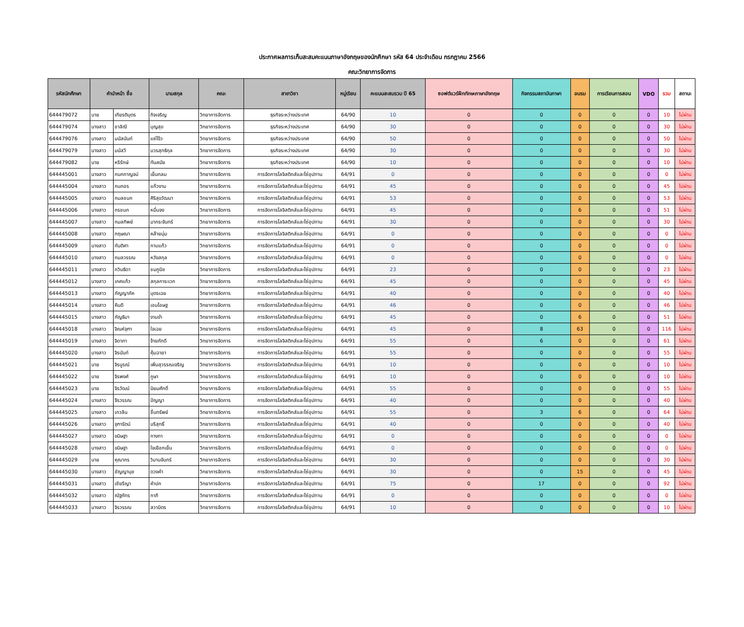ประกาศผลการเก็บสะสมคะแนนภาษาอังกฤษของนักศึกษา รหัส 64 ประจำเดือน กรกฎาคม 2566
คณะวิทยาการจัดการ
| รหัสนักศึกษา | คำนำหน้า ชื่อ | | นามสกุล | คณะ | สาขาวิชา | หมู่เรียน | คะแนนสะสมรวม ปี 65 | ซอฟต์แวร์ฝึกทักษะภาษาอังกฤษ | กิจกรรมสถาบันภาษา | อบรม | การเรียนการสอน | VDO | รวม | สถานะ |
| --- | --- | --- | --- | --- | --- | --- | --- | --- | --- | --- | --- | --- | --- | --- |
| 644479072 | นาย | เกียรติบุตร | กิจเจริญ | วิทยาการจัดการ | ธุรกิจระหว่างประเทศ | 64/90 | 10 | 0 | 0 | 0 | 0 | 0 | 10 | ไม่ผ่าน |
| 644479074 | นางสาว | ชาลิณี | บุญสุข | วิทยาการจัดการ | ธุรกิจระหว่างประเทศ | 64/90 | 30 | 0 | 0 | 0 | 0 | 0 | 30 | ไม่ผ่าน |
| 644479076 | นางสาว | มนัสนันท์ | แซ่โง้ว | วิทยาการจัดการ | ธุรกิจระหว่างประเทศ | 64/90 | 50 | 0 | 0 | 0 | 0 | 0 | 50 | ไม่ผ่าน |
| 644479079 | นางสาว | มนัสวี | บวรสุทธิกุล | วิทยาการจัดการ | ธุรกิจระหว่างประเทศ | 64/90 | 30 | 0 | 0 | 0 | 0 | 0 | 30 | ไม่ผ่าน |
| 644479082 | นาย | หริรักษ์ | ทันสมัย | วิทยาการจัดการ | ธุรกิจระหว่างประเทศ | 64/90 | 10 | 0 | 0 | 0 | 0 | 0 | 10 | ไม่ผ่าน |
| 644445001 | นางสาว | กนกกาญจน์ | เย็นกลม | วิทยาการจัดการ | การจัดการโลจิสติกส์และโซ่อุปทาน | 64/91 | 0 | 0 | 0 | 0 | 0 | 0 | 0 | ไม่ผ่าน |
| 644445004 | นางสาว | กนกอร | แก้วงาม | วิทยาการจัดการ | การจัดการโลจิสติกส์และโซ่อุปทาน | 64/91 | 45 | 0 | 0 | 0 | 0 | 0 | 45 | ไม่ผ่าน |
| 644445005 | นางสาว | กมลชนก | ศิริสุขวัฒนา | วิทยาการจัดการ | การจัดการโลจิสติกส์และโซ่อุปทาน | 64/91 | 53 | 0 | 0 | 0 | 0 | 0 | 53 | ไม่ผ่าน |
| 644445006 | นางสาว | กรชนก | หมื่นจง | วิทยาการจัดการ | การจัดการโลจิสติกส์และโซ่อุปทาน | 64/91 | 45 | 0 | 0 | 6 | 0 | 0 | 51 | ไม่ผ่าน |
| 644445007 | นางสาว | กมลทิพย์ | มากระจันทร์ | วิทยาการจัดการ | การจัดการโลจิสติกส์และโซ่อุปทาน | 64/91 | 30 | 0 | 0 | 0 | 0 | 0 | 30 | ไม่ผ่าน |
| 644445008 | นางสาว | กฤษณา | คล้ายนุ่ม | วิทยาการจัดการ | การจัดการโลจิสติกส์และโซ่อุปทาน | 64/91 | 0 | 0 | 0 | 0 | 0 | 0 | 0 | ไม่ผ่าน |
| 644445009 | นางสาว | กันติศา | กาบแก้ว | วิทยาการจัดการ | การจัดการโลจิสติกส์และโซ่อุปทาน | 64/91 | 0 | 0 | 0 | 0 | 0 | 0 | 0 | ไม่ผ่าน |
| 644445010 | นางสาว | กมลวรรณ | หวังสกุล | วิทยาการจัดการ | การจัดการโลจิสติกส์และโซ่อุปทาน | 64/91 | 0 | 0 | 0 | 0 | 0 | 0 | 0 | ไม่ผ่าน |
| 644445011 | นางสาว | กวินธิดา | ชมภูนิช | วิทยาการจัดการ | การจัดการโลจิสติกส์และโซ่อุปทาน | 64/91 | 23 | 0 | 0 | 0 | 0 | 0 | 23 | ไม่ผ่าน |
| 644445012 | นางสาว | เกศแก้ว | สกุลการะเวก | วิทยาการจัดการ | การจัดการโลจิสติกส์และโซ่อุปทาน | 64/91 | 45 | 0 | 0 | 0 | 0 | 0 | 45 | ไม่ผ่าน |
| 644445013 | นางสาว | กัญญาภัค | บุตรเฉย | วิทยาการจัดการ | การจัดการโลจิสติกส์และโซ่อุปทาน | 64/91 | 40 | 0 | 0 | 0 | 0 | 0 | 40 | ไม่ผ่าน |
| 644445014 | นางสาว | คีนดี | เอมโอษฐ | วิทยาการจัดการ | การจัดการโลจิสติกส์และโซ่อุปทาน | 64/91 | 46 | 0 | 0 | 0 | 0 | 0 | 46 | ไม่ผ่าน |
| 644445015 | นางสาว | กัญธิมา | งามขำ | วิทยาการจัดการ | การจัดการโลจิสติกส์และโซ่อุปทาน | 64/91 | 45 | 0 | 0 | 6 | 0 | 0 | 51 | ไม่ผ่าน |
| 644445018 | นางสาว | จิณห์จุฑา | ใจเฉย | วิทยาการจัดการ | การจัดการโลจิสติกส์และโซ่อุปทาน | 64/91 | 45 | 0 | 8 | 63 | 0 | 0 | 116 | ไม่ผ่าน |
| 644445019 | นางสาว | จิดาภา | จ้ายภักดี | วิทยาการจัดการ | การจัดการโลจิสติกส์และโซ่อุปทาน | 64/91 | 55 | 0 | 6 | 0 | 0 | 0 | 61 | ไม่ผ่าน |
| 644445020 | นางสาว | จิรนันท์ | คุ้มฉายา | วิทยาการจัดการ | การจัดการโลจิสติกส์และโซ่อุปทาน | 64/91 | 55 | 0 | 0 | 0 | 0 | 0 | 55 | ไม่ผ่าน |
| 644445021 | นาย | จิรบูรณ์ | เพิ่มสุวรรณเจริญ | วิทยาการจัดการ | การจัดการโลจิสติกส์และโซ่อุปทาน | 64/91 | 10 | 0 | 0 | 0 | 0 | 0 | 10 | ไม่ผ่าน |
| 644445022 | นาย | จิรพงศ์ | ภูษา | วิทยาการจัดการ | การจัดการโลจิสติกส์และโซ่อุปทาน | 64/91 | 10 | 0 | 0 | 0 | 0 | 0 | 10 | ไม่ผ่าน |
| 644445023 | นาย | จิรวัฒน์ | นิยมศักดิ์ | วิทยาการจัดการ | การจัดการโลจิสติกส์และโซ่อุปทาน | 64/91 | 55 | 0 | 0 | 0 | 0 | 0 | 55 | ไม่ผ่าน |
| 644445024 | นางสาว | จีรวรรณ | ปัญญา | วิทยาการจัดการ | การจัดการโลจิสติกส์และโซ่อุปทาน | 64/91 | 40 | 0 | 0 | 0 | 0 | 0 | 40 | ไม่ผ่าน |
| 644445025 | นางสาว | เกวลิน | ชื่นทรัพย์ | วิทยาการจัดการ | การจัดการโลจิสติกส์และโซ่อุปทาน | 64/91 | 55 | 0 | 3 | 6 | 0 | 0 | 64 | ไม่ผ่าน |
| 644445026 | นางสาว | จุฑารัตน์ | บริสุทธิ์ | วิทยาการจัดการ | การจัดการโลจิสติกส์และโซ่อุปทาน | 64/91 | 40 | 0 | 0 | 0 | 0 | 0 | 40 | ไม่ผ่าน |
| 644445027 | นางสาว | ขนิษฐา | กางทา | วิทยาการจัดการ | การจัดการโลจิสติกส์และโซ่อุปทาน | 64/91 | 0 | 0 | 0 | 0 | 0 | 0 | 0 | ไม่ผ่าน |
| 644445028 | นางสาว | ขนิษฐา | ใจเยือกเย็น | วิทยาการจัดการ | การจัดการโลจิสติกส์และโซ่อุปทาน | 64/91 | 0 | 0 | 0 | 0 | 0 | 0 | 0 | ไม่ผ่าน |
| 644445029 | นาย | คุณากร | วิมานจันทร์ | วิทยาการจัดการ | การจัดการโลจิสติกส์และโซ่อุปทาน | 64/91 | 30 | 0 | 0 | 0 | 0 | 0 | 30 | ไม่ผ่าน |
| 644445030 | นางสาว | ชัญญานุช | ดวงคำ | วิทยาการจัดการ | การจัดการโลจิสติกส์และโซ่อุปทาน | 64/91 | 30 | 0 | 0 | 15 | 0 | 0 | 45 | ไม่ผ่าน |
| 644445031 | นางสาว | เชียรีญา | คำปก | วิทยาการจัดการ | การจัดการโลจิสติกส์และโซ่อุปทาน | 64/91 | 75 | 0 | 17 | 0 | 0 | 0 | 92 | ไม่ผ่าน |
| 644445032 | นางสาว | ณัฐภัทร | กาภี | วิทยาการจัดการ | การจัดการโลจิสติกส์และโซ่อุปทาน | 64/91 | 0 | 0 | 0 | 0 | 0 | 0 | 0 | ไม่ผ่าน |
| 644445033 | นางสาว | จิรวรรณ | สวามิตร | วิทยาการจัดการ | การจัดการโลจิสติกส์และโซ่อุปทาน | 64/91 | 10 | 0 | 0 | 0 | 0 | 0 | 10 | ไม่ผ่าน |